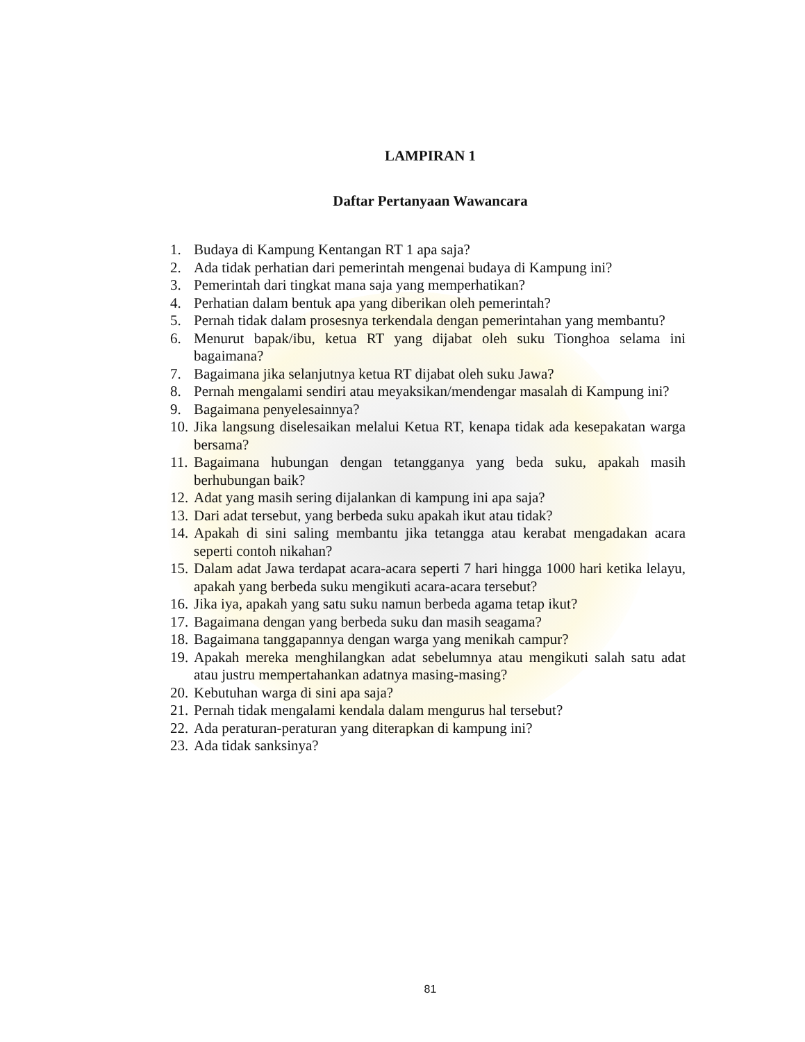LAMPIRAN 1
Daftar Pertanyaan Wawancara
1. Budaya di Kampung Kentangan RT 1 apa saja?
2. Ada tidak perhatian dari pemerintah mengenai budaya di Kampung ini?
3. Pemerintah dari tingkat mana saja yang memperhatikan?
4. Perhatian dalam bentuk apa yang diberikan oleh pemerintah?
5. Pernah tidak dalam prosesnya terkendala dengan pemerintahan yang membantu?
6. Menurut bapak/ibu, ketua RT yang dijabat oleh suku Tionghoa selama ini bagaimana?
7. Bagaimana jika selanjutnya ketua RT dijabat oleh suku Jawa?
8. Pernah mengalami sendiri atau meyaksikan/mendengar masalah di Kampung ini?
9. Bagaimana penyelesainnya?
10. Jika langsung diselesaikan melalui Ketua RT, kenapa tidak ada kesepakatan warga bersama?
11. Bagaimana hubungan dengan tetangganya yang beda suku, apakah masih berhubungan baik?
12. Adat yang masih sering dijalankan di kampung ini apa saja?
13. Dari adat tersebut, yang berbeda suku apakah ikut atau tidak?
14. Apakah di sini saling membantu jika tetangga atau kerabat mengadakan acara seperti contoh nikahan?
15. Dalam adat Jawa terdapat acara-acara seperti 7 hari hingga 1000 hari ketika lelayu, apakah yang berbeda suku mengikuti acara-acara tersebut?
16. Jika iya, apakah yang satu suku namun berbeda agama tetap ikut?
17. Bagaimana dengan yang berbeda suku dan masih seagama?
18. Bagaimana tanggapannya dengan warga yang menikah campur?
19. Apakah mereka menghilangkan adat sebelumnya atau mengikuti salah satu adat atau justru mempertahankan adatnya masing-masing?
20. Kebutuhan warga di sini apa saja?
21. Pernah tidak mengalami kendala dalam mengurus hal tersebut?
22. Ada peraturan-peraturan yang diterapkan di kampung ini?
23. Ada tidak sanksinya?
81